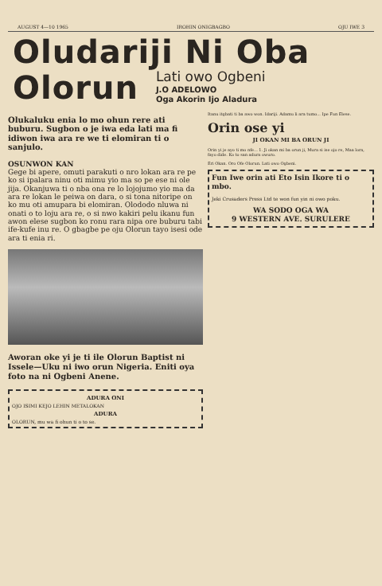AUGUST 4—10 1965 IROHIN ONIGBAGBO OJU IWE 3
Oludariji Ni Oba
Olorun
Lati owo Ogbeni
J.O ADELOWO
Oga Akorin Ijo Aladura
Olukaluku enia lo mo ohun rere ati buburu. Sugbon o je iwa eda lati ma fi idiwon iwa ara re we ti elomiran ti o sanjulo.
OSUNWON KAN
Gege bi apere, omuti parakuti o nro lokan ara re pe ko si ipalara ninu oti mimu yio ma so pe ese ni ole jija. Okanjuwa ti o nba ona re lo lojojumo yio ma da ara re lokan le peiwa on dara, o si tona nitoripe on ko mu oti amupara bi elomiran. Olododo nluwa ni onati o to loju ara re, o si nwo kakiri pelu ikanu fun awon elese sugbon ko ronu rara nipa ore buburu tabi ife-kufe inu re. O gbagbe pe oju Olorun tayo isesi ode ara ti enia ri.
Aworan oke yi je ti ile Olorun Baptist ni Issele—Uku ni iwo orun Nigeria. Eniti oya foto na ni Ogbeni Anene.
ADURA ONI
OJO ISIMI KEJO LEHIN METALOKAN
ADURA
OLORUN, mu wa fi ohun ti o to se.
Itanu itgbati ti ba awo won. Idariji. Adamu li ara tumo... Ipe Fun Elese.
Orin ose yi
JI OKAN MI BA ORUN JI
Orin yi je ayo ti mo nfe... 1. Ji okan mi ba orun ji, Mura si ise ojo re, Maa lora, fayo dide. Ko to san adura owuro.
Eri Okan. Oro Ofe Olorun. Lati owo Ogbeni.
Fun Iwe orin ati Eto Isin Ikore ti o mbo.
Jeki Crusaders Press Ltd te won fun yin ni owo poku.
WA SODO OGA WA
9 WESTERN AVE. SURULERE